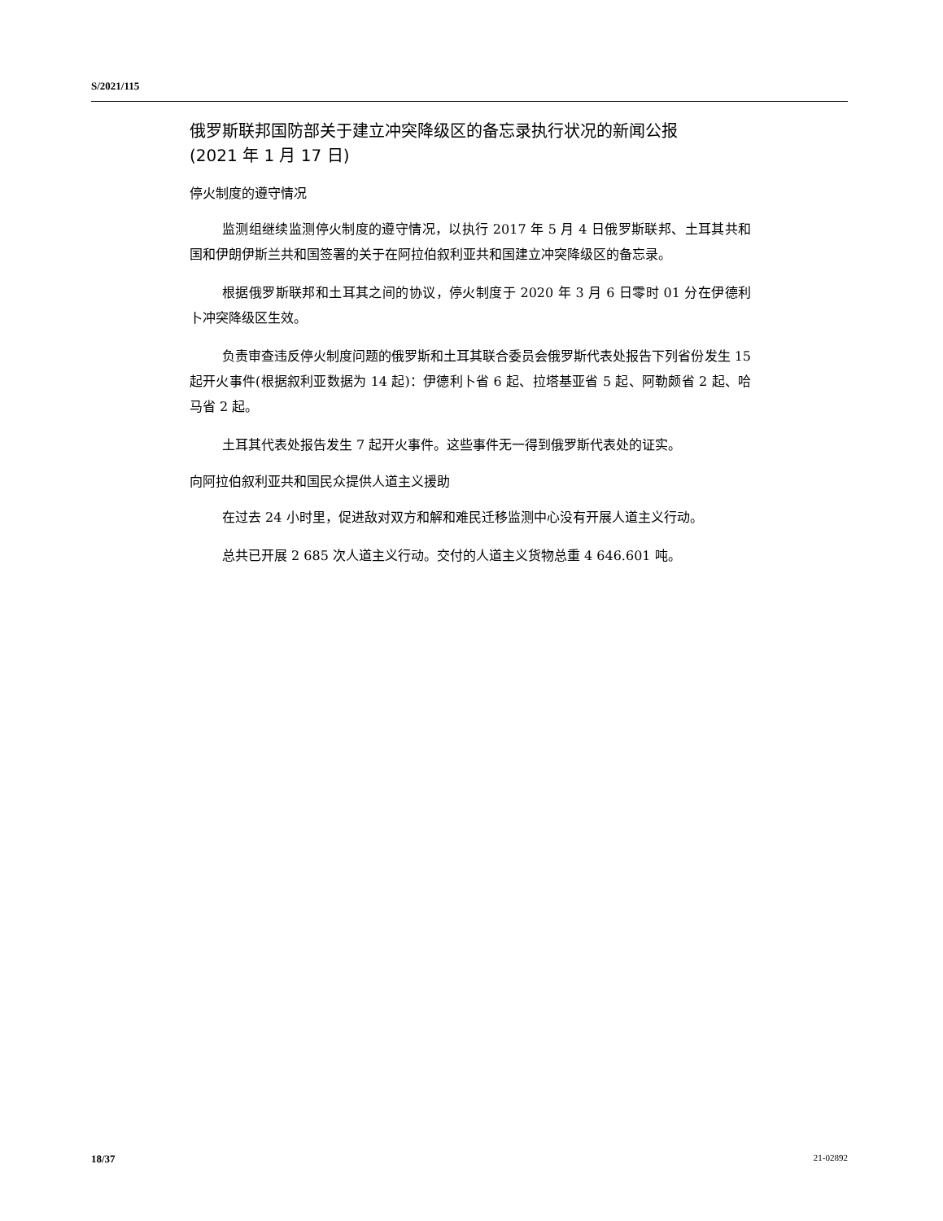S/2021/115
俄罗斯联邦国防部关于建立冲突降级区的备忘录执行状况的新闻公报
(2021 年 1 月 17 日)
停火制度的遵守情况
监测组继续监测停火制度的遵守情况，以执行 2017 年 5 月 4 日俄罗斯联邦、土耳其共和国和伊朗伊斯兰共和国签署的关于在阿拉伯叙利亚共和国建立冲突降级区的备忘录。
根据俄罗斯联邦和土耳其之间的协议，停火制度于 2020 年 3 月 6 日零时 01 分在伊德利卜冲突降级区生效。
负责审查违反停火制度问题的俄罗斯和土耳其联合委员会俄罗斯代表处报告下列省份发生 15 起开火事件(根据叙利亚数据为 14 起)：伊德利卜省 6 起、拉塔基亚省 5 起、阿勒颇省 2 起、哈马省 2 起。
土耳其代表处报告发生 7 起开火事件。这些事件无一得到俄罗斯代表处的证实。
向阿拉伯叙利亚共和国民众提供人道主义援助
在过去 24 小时里，促进敌对双方和解和难民迁移监测中心没有开展人道主义行动。
总共已开展 2 685 次人道主义行动。交付的人道主义货物总重 4 646.601 吨。
18/37 21-02892